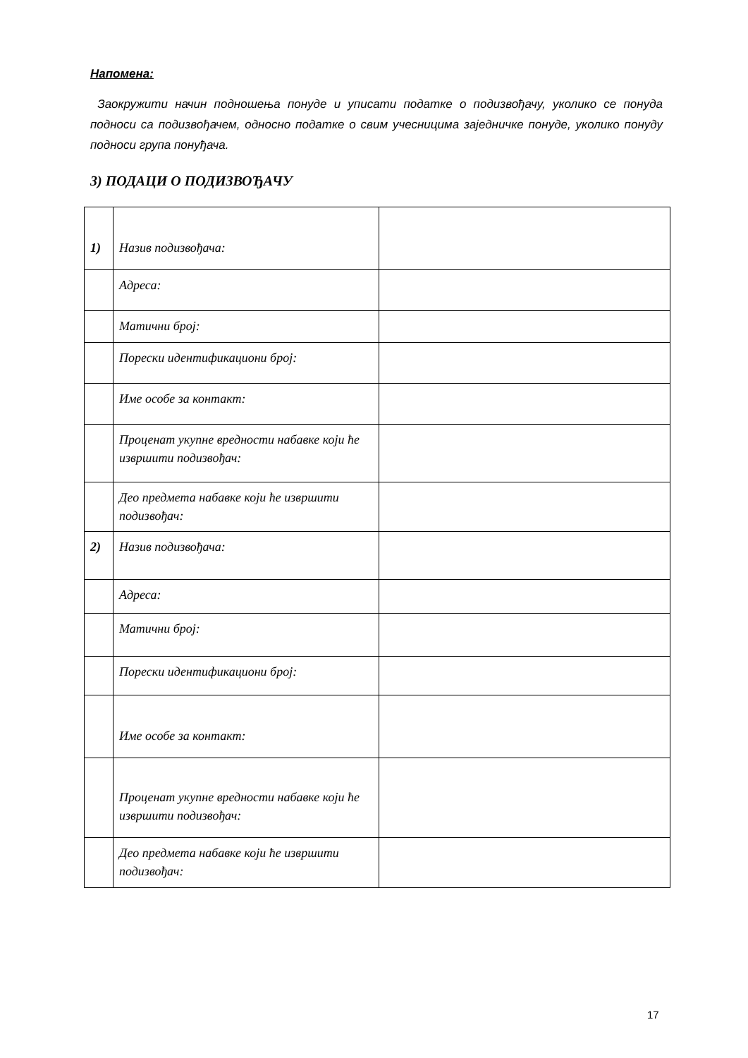Напомена:
Заокружити начин подношења понуде и уписати податке о подизвођачу, уколико се понуда подноси са подизвођачем, односно податке о свим учесницима заједничке понуде, уколико понуду подноси група понуђача.
3) ПОДАЦИ О ПОДИЗВОЂАЧУ
| 1) | Назив подизвођача: | |
| | Адреса: | |
| | Матични број: | |
| | Порески идентификациони број: | |
| | Име особе за контакт: | |
| | Проценат укупне вредности набавке који ће извршити подизвођач: | |
| | Део предмета набавке који ће извршити подизвођач: | |
| 2) | Назив подизвођача: | |
| | Адреса: | |
| | Матични број: | |
| | Порески идентификациони број: | |
| | Име особе за контакт: | |
| | Проценат укупне вредности набавке који ће извршити подизвођач: | |
| | Део предмета набавке који ће извршити подизвођач: | |
17